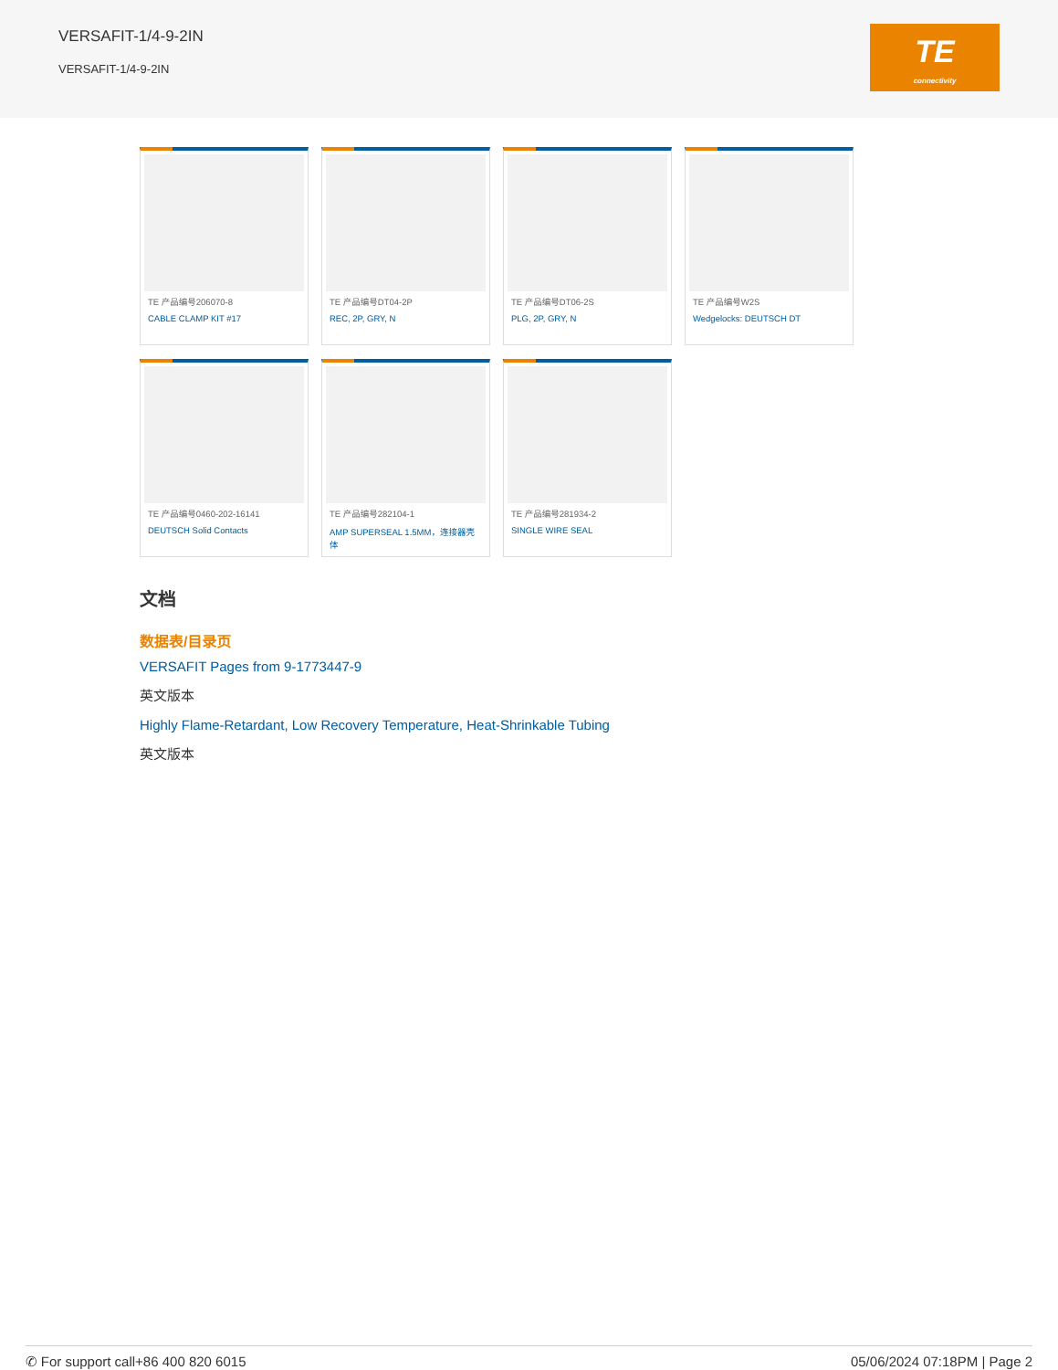VERSAFIT-1/4-9-2IN
VERSAFIT-1/4-9-2IN
TE
connectivity
TE 产品编号206070-8
CABLE CLAMP KIT #17
TE 产品编号DT04-2P
REC, 2P, GRY, N
TE 产品编号DT06-2S
PLG, 2P, GRY, N
TE 产品编号W2S
Wedgelocks: DEUTSCH DT
TE 产品编号0460-202-16141
DEUTSCH Solid Contacts
TE 产品编号282104-1
AMP SUPERSEAL 1.5MM，连接器壳体
TE 产品编号281934-2
SINGLE WIRE SEAL
文档
数据表/目录页
VERSAFIT Pages from 9-1773447-9
英文版本
Highly Flame-Retardant, Low Recovery Temperature, Heat-Shrinkable Tubing
英文版本
✆ For support call+86 400 820 6015 05/06/2024 07:18PM | Page 2